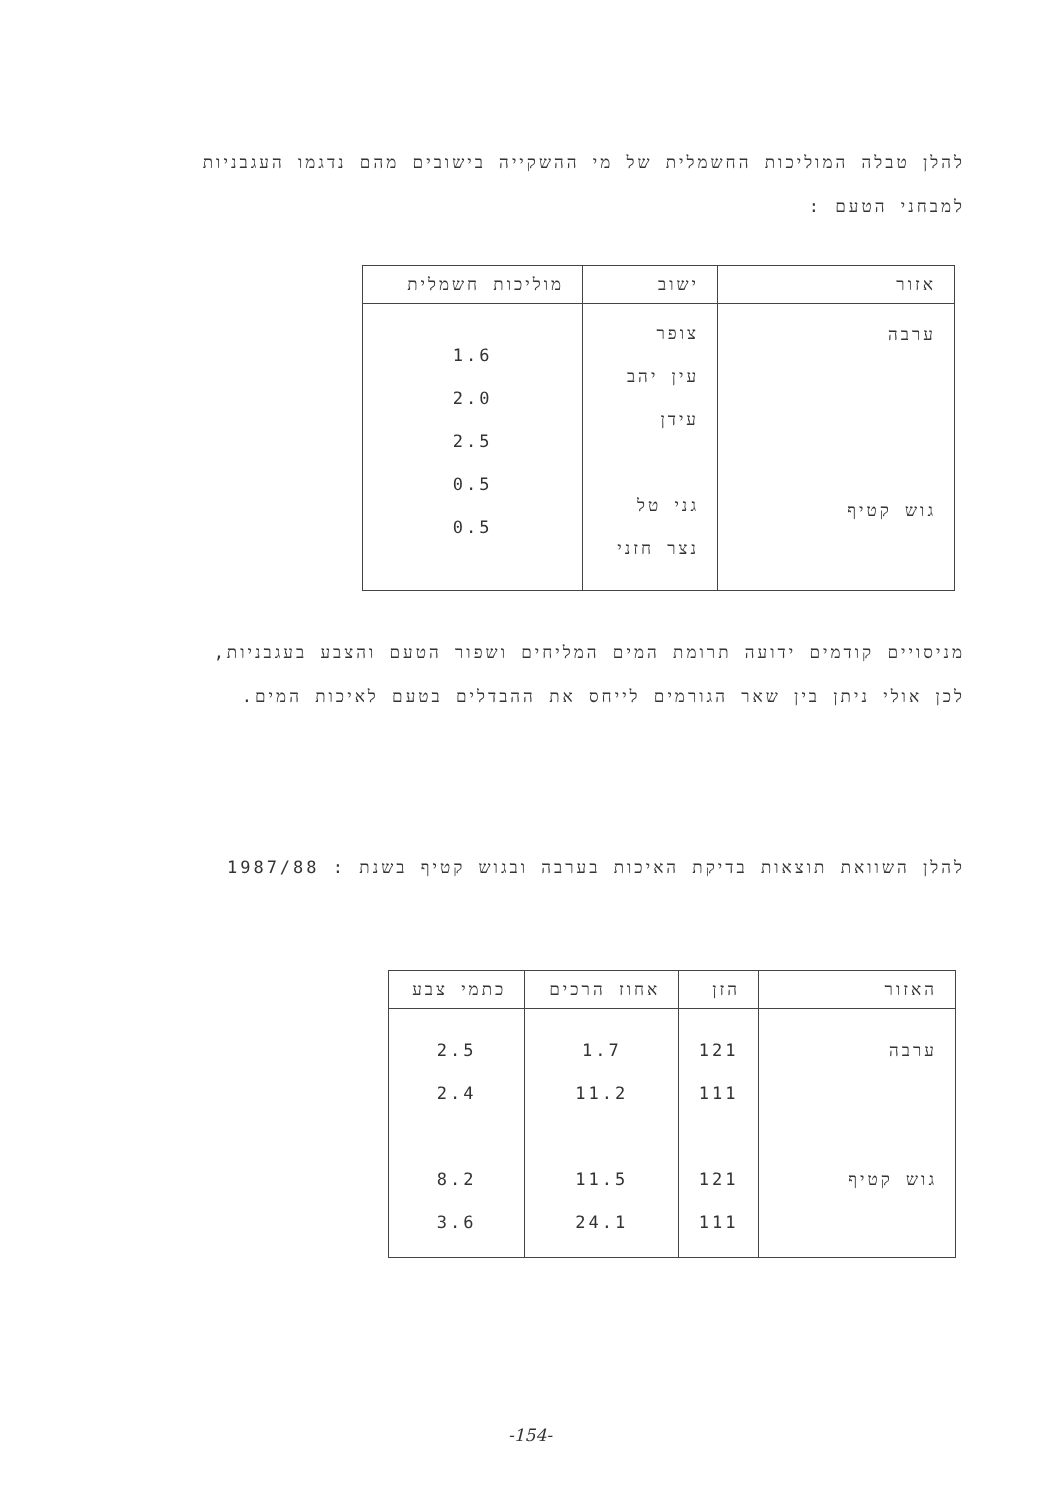להלן טבלה המוליכות החשמלית של מי ההשקייה בישובים מהם נדגמו העגבניות למבחני הטעם :
| אזור | ישוב | מוליכות חשמלית |
| --- | --- | --- |
| ערבה גוש קטיף | צופר עין יהב עידן גני טל נצר חזני | 1.6 2.0 2.5 0.5 0.5 |
מניסויים קודמים ידועה תרומת המים המליחים ושפור הטעם והצבע בעגבניות, לכן אולי ניתן בין שאר הגורמים לייחס את ההבדלים בטעם לאיכות המים.
להלן השוואת תוצאות בדיקת האיכות בערבה ובגוש קטיף בשנת : 1987/88
| האזור | הזן | אחוז הרכים | כתמי צבע |
| --- | --- | --- | --- |
| ערבה גוש קטיף | 121 111 121 111 | 1.7 11.2 11.5 24.1 | 2.5 2.4 8.2 3.6 |
-154-